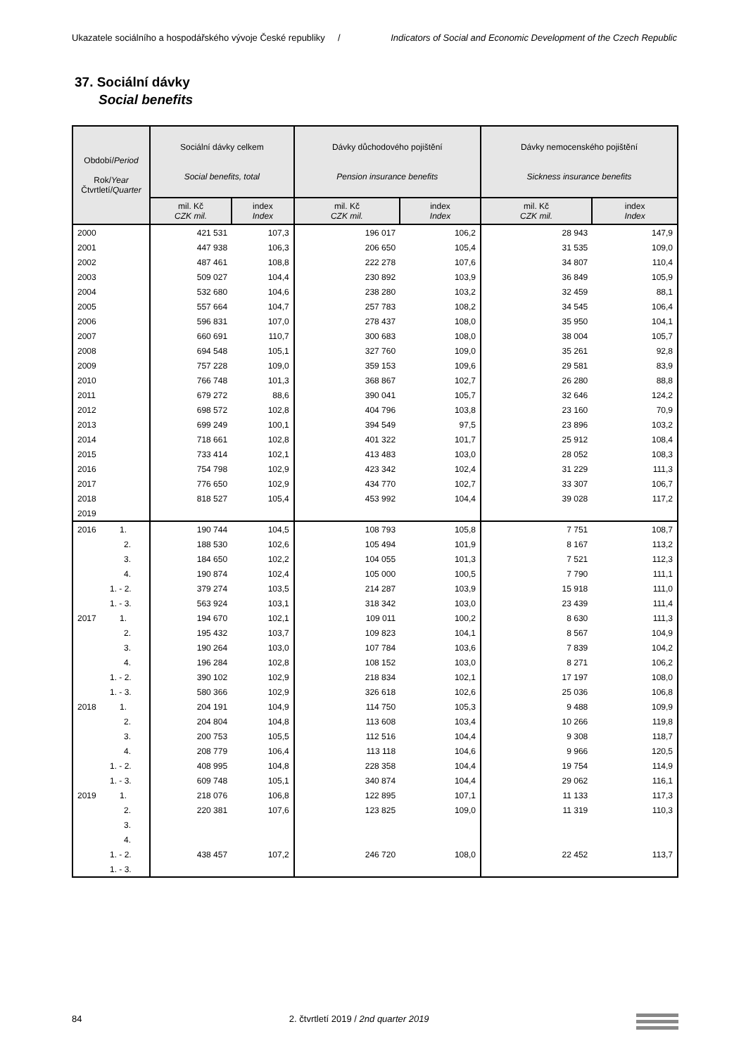Ukazatele sociálního a hospodářského vývoje České republiky / Indicators of Social and Economic Development of the Czech Republic
37. Sociální dávky
Social benefits
| Období/ Period Rok/ Year Čtvrtletí/ Quarter | Sociální dávky celkem Social benefits, total | | Dávky důchodového pojištění Pension insurance benefits | | Dávky nemocenského pojištění Sickness insurance benefits | |
| --- | --- | --- | --- | --- | --- | --- |
| | mil. Kč CZK mil. | index Index | mil. Kč CZK mil. | index Index | mil. Kč CZK mil. | index Index |
| 2000 | 421 531 | 107,3 | 196 017 | 106,2 | 28 943 | 147,9 |
| 2001 | 447 938 | 106,3 | 206 650 | 105,4 | 31 535 | 109,0 |
| 2002 | 487 461 | 108,8 | 222 278 | 107,6 | 34 807 | 110,4 |
| 2003 | 509 027 | 104,4 | 230 892 | 103,9 | 36 849 | 105,9 |
| 2004 | 532 680 | 104,6 | 238 280 | 103,2 | 32 459 | 88,1 |
| 2005 | 557 664 | 104,7 | 257 783 | 108,2 | 34 545 | 106,4 |
| 2006 | 596 831 | 107,0 | 278 437 | 108,0 | 35 950 | 104,1 |
| 2007 | 660 691 | 110,7 | 300 683 | 108,0 | 38 004 | 105,7 |
| 2008 | 694 548 | 105,1 | 327 760 | 109,0 | 35 261 | 92,8 |
| 2009 | 757 228 | 109,0 | 359 153 | 109,6 | 29 581 | 83,9 |
| 2010 | 766 748 | 101,3 | 368 867 | 102,7 | 26 280 | 88,8 |
| 2011 | 679 272 | 88,6 | 390 041 | 105,7 | 32 646 | 124,2 |
| 2012 | 698 572 | 102,8 | 404 796 | 103,8 | 23 160 | 70,9 |
| 2013 | 699 249 | 100,1 | 394 549 | 97,5 | 23 896 | 103,2 |
| 2014 | 718 661 | 102,8 | 401 322 | 101,7 | 25 912 | 108,4 |
| 2015 | 733 414 | 102,1 | 413 483 | 103,0 | 28 052 | 108,3 |
| 2016 | 754 798 | 102,9 | 423 342 | 102,4 | 31 229 | 111,3 |
| 2017 | 776 650 | 102,9 | 434 770 | 102,7 | 33 307 | 106,7 |
| 2018 | 818 527 | 105,4 | 453 992 | 104,4 | 39 028 | 117,2 |
| 2019 | | | | | | |
| 2016 1. | 190 744 | 104,5 | 108 793 | 105,8 | 7 751 | 108,7 |
| 2. | 188 530 | 102,6 | 105 494 | 101,9 | 8 167 | 113,2 |
| 3. | 184 650 | 102,2 | 104 055 | 101,3 | 7 521 | 112,3 |
| 4. | 190 874 | 102,4 | 105 000 | 100,5 | 7 790 | 111,1 |
| 1. - 2. | 379 274 | 103,5 | 214 287 | 103,9 | 15 918 | 111,0 |
| 1. - 3. | 563 924 | 103,1 | 318 342 | 103,0 | 23 439 | 111,4 |
| 2017 1. | 194 670 | 102,1 | 109 011 | 100,2 | 8 630 | 111,3 |
| 2. | 195 432 | 103,7 | 109 823 | 104,1 | 8 567 | 104,9 |
| 3. | 190 264 | 103,0 | 107 784 | 103,6 | 7 839 | 104,2 |
| 4. | 196 284 | 102,8 | 108 152 | 103,0 | 8 271 | 106,2 |
| 1. - 2. | 390 102 | 102,9 | 218 834 | 102,1 | 17 197 | 108,0 |
| 1. - 3. | 580 366 | 102,9 | 326 618 | 102,6 | 25 036 | 106,8 |
| 2018 1. | 204 191 | 104,9 | 114 750 | 105,3 | 9 488 | 109,9 |
| 2. | 204 804 | 104,8 | 113 608 | 103,4 | 10 266 | 119,8 |
| 3. | 200 753 | 105,5 | 112 516 | 104,4 | 9 308 | 118,7 |
| 4. | 208 779 | 106,4 | 113 118 | 104,6 | 9 966 | 120,5 |
| 1. - 2. | 408 995 | 104,8 | 228 358 | 104,4 | 19 754 | 114,9 |
| 1. - 3. | 609 748 | 105,1 | 340 874 | 104,4 | 29 062 | 116,1 |
| 2019 1. | 218 076 | 106,8 | 122 895 | 107,1 | 11 133 | 117,3 |
| 2. | 220 381 | 107,6 | 123 825 | 109,0 | 11 319 | 110,3 |
| 3. | | | | | | |
| 4. | | | | | | |
| 1. - 2. | 438 457 | 107,2 | 246 720 | 108,0 | 22 452 | 113,7 |
| 1. - 3. | | | | | | |
84 2. čtvrtletí 2019 / 2nd quarter 2019